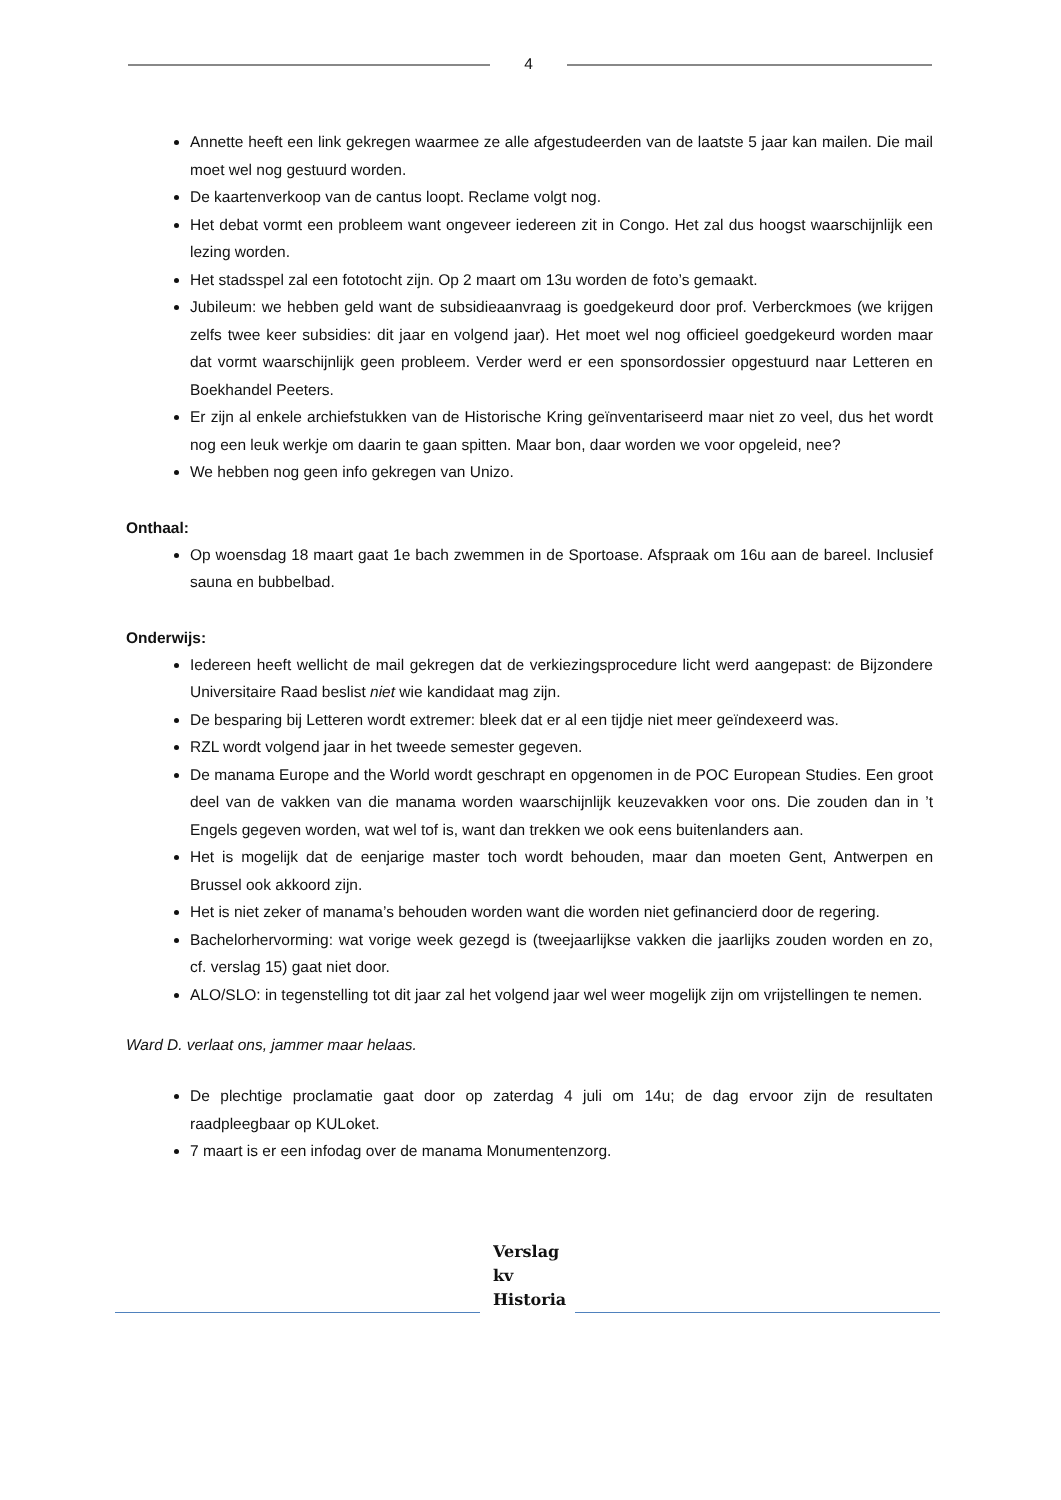4
Annette heeft een link gekregen waarmee ze alle afgestudeerden van de laatste 5 jaar kan mailen. Die mail moet wel nog gestuurd worden.
De kaartenverkoop van de cantus loopt. Reclame volgt nog.
Het debat vormt een probleem want ongeveer iedereen zit in Congo. Het zal dus hoogst waarschijnlijk een lezing worden.
Het stadsspel zal een fototocht zijn. Op 2 maart om 13u worden de foto’s gemaakt.
Jubileum: we hebben geld want de subsidieaanvraag is goedgekeurd door prof. Verberckmoes (we krijgen zelfs twee keer subsidies: dit jaar en volgend jaar). Het moet wel nog officieel goedgekeurd worden maar dat vormt waarschijnlijk geen probleem. Verder werd er een sponsordossier opgestuurd naar Letteren en Boekhandel Peeters.
Er zijn al enkele archiefstukken van de Historische Kring geïnventariseerd maar niet zo veel, dus het wordt nog een leuk werkje om daarin te gaan spitten. Maar bon, daar worden we voor opgeleid, nee?
We hebben nog geen info gekregen van Unizo.
Onthaal:
Op woensdag 18 maart gaat 1e bach zwemmen in de Sportoase. Afspraak om 16u aan de bareel. Inclusief sauna en bubbelbad.
Onderwijs:
Iedereen heeft wellicht de mail gekregen dat de verkiezingsprocedure licht werd aangepast: de Bijzondere Universitaire Raad beslist niet wie kandidaat mag zijn.
De besparing bij Letteren wordt extremer: bleek dat er al een tijdje niet meer geïndexeerd was.
RZL wordt volgend jaar in het tweede semester gegeven.
De manama Europe and the World wordt geschrapt en opgenomen in de POC European Studies. Een groot deel van de vakken van die manama worden waarschijnlijk keuzevakken voor ons. Die zouden dan in ’t Engels gegeven worden, wat wel tof is, want dan trekken we ook eens buitenlanders aan.
Het is mogelijk dat de eenjarige master toch wordt behouden, maar dan moeten Gent, Antwerpen en Brussel ook akkoord zijn.
Het is niet zeker of manama’s behouden worden want die worden niet gefinancierd door de regering.
Bachelorhervorming: wat vorige week gezegd is (tweejaarlijkse vakken die jaarlijks zouden worden en zo, cf. verslag 15) gaat niet door.
ALO/SLO: in tegenstelling tot dit jaar zal het volgend jaar wel weer mogelijk zijn om vrijstellingen te nemen.
Ward D. verlaat ons, jammer maar helaas.
De plechtige proclamatie gaat door op zaterdag 4 juli om 14u; de dag ervoor zijn de resultaten raadpleegbaar op KULoket.
7 maart is er een infodag over de manama Monumentenzorg.
Verslag
kv
Historia